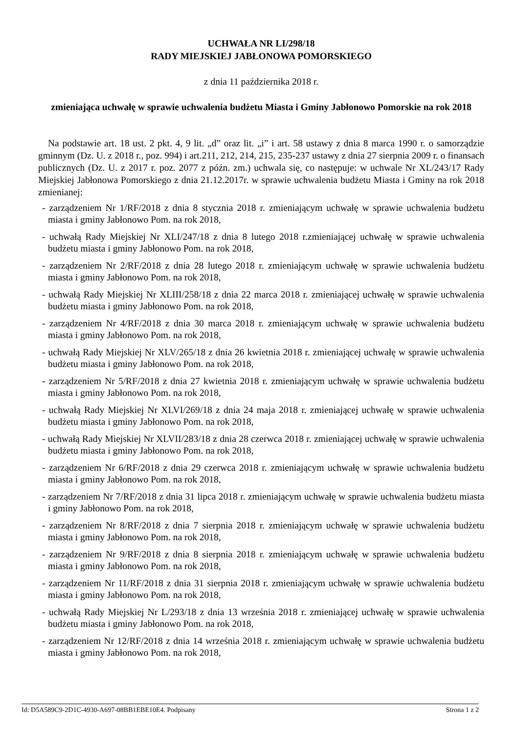UCHWAŁA NR LI/298/18
RADY MIEJSKIEJ JABŁONOWA POMORSKIEGO
z dnia 11 października 2018 r.
zmieniająca uchwałę w sprawie uchwalenia budżetu Miasta i Gminy Jabłonowo Pomorskie na rok 2018
Na podstawie art. 18 ust. 2 pkt. 4, 9 lit. „d” oraz lit. „i” i art. 58 ustawy z dnia 8 marca 1990 r. o samorządzie gminnym (Dz. U. z 2018 r., poz. 994) i art.211, 212, 214, 215, 235-237 ustawy z dnia 27 sierpnia 2009 r. o finansach publicznych (Dz. U. z 2017 r. poz. 2077 z późn. zm.) uchwala się, co następuje: w uchwale Nr XL/243/17 Rady Miejskiej Jabłonowa Pomorskiego z dnia 21.12.2017r. w sprawie uchwalenia budżetu Miasta i Gminy na rok 2018 zmienianej:
- zarządzeniem Nr 1/RF/2018 z dnia 8 stycznia 2018 r. zmieniającym uchwałę w sprawie uchwalenia budżetu miasta i gminy Jabłonowo Pom. na rok 2018,
- uchwałą Rady Miejskiej Nr XLI/247/18 z dnia 8 lutego 2018 r.zmieniającej uchwałę w sprawie uchwalenia budżetu miasta i gminy Jabłonowo Pom. na rok 2018,
- zarządzeniem Nr 2/RF/2018 z dnia 28 lutego 2018 r. zmieniającym uchwałę w sprawie uchwalenia budżetu miasta i gminy Jabłonowo Pom. na rok 2018,
- uchwałą Rady Miejskiej Nr XLIII/258/18 z dnia 22 marca 2018 r. zmieniającej uchwałę w sprawie uchwalenia budżetu miasta i gminy Jabłonowo Pom. na rok 2018,
- zarządzeniem Nr 4/RF/2018 z dnia 30 marca 2018 r. zmieniającym uchwałę w sprawie uchwalenia budżetu miasta i gminy Jabłonowo Pom. na rok 2018,
- uchwałą Rady Miejskiej Nr XLV/265/18 z dnia 26 kwietnia 2018 r. zmieniającej uchwałę w sprawie uchwalenia budżetu miasta i gminy Jabłonowo Pom. na rok 2018,
- zarządzeniem Nr 5/RF/2018 z dnia 27 kwietnia 2018 r. zmieniającym uchwałę w sprawie uchwalenia budżetu miasta i gminy Jabłonowo Pom. na rok 2018,
- uchwałą Rady Miejskiej Nr XLVI/269/18 z dnia 24 maja 2018 r. zmieniającej uchwałę w sprawie uchwalenia budżetu miasta i gminy Jabłonowo Pom. na rok 2018,
- uchwałą Rady Miejskiej Nr XLVII/283/18 z dnia 28 czerwca 2018 r. zmieniającej uchwałę w sprawie uchwalenia budżetu miasta i gminy Jabłonowo Pom. na rok 2018,
- zarządzeniem Nr 6/RF/2018 z dnia 29 czerwca 2018 r. zmieniającym uchwałę w sprawie uchwalenia budżetu miasta i gminy Jabłonowo Pom. na rok 2018,
- zarządzeniem Nr 7/RF/2018 z dnia 31 lipca 2018 r. zmieniającym uchwałę w sprawie uchwalenia budżetu miasta i gminy Jabłonowo Pom. na rok 2018,
- zarządzeniem Nr 8/RF/2018 z dnia 7 sierpnia 2018 r. zmieniającym uchwałę w sprawie uchwalenia budżetu miasta i gminy Jabłonowo Pom. na rok 2018,
- zarządzeniem Nr 9/RF/2018 z dnia 8 sierpnia 2018 r. zmieniającym uchwałę w sprawie uchwalenia budżetu miasta i gminy Jabłonowo Pom. na rok 2018,
- zarządzeniem Nr 11/RF/2018 z dnia 31 sierpnia 2018 r. zmieniającym uchwałę w sprawie uchwalenia budżetu miasta i gminy Jabłonowo Pom. na rok 2018,
- uchwałą Rady Miejskiej Nr L/293/18 z dnia 13 września 2018 r. zmieniającej uchwałę w sprawie uchwalenia budżetu miasta i gminy Jabłonowo Pom. na rok 2018,
- zarządzeniem Nr 12/RF/2018 z dnia 14 września 2018 r. zmieniającym uchwałę w sprawie uchwalenia budżetu miasta i gminy Jabłonowo Pom. na rok 2018,
Id: D5A589C9-2D1C-4930-A697-08BB1EBE10E4. Podpisany Strona 1 z 2